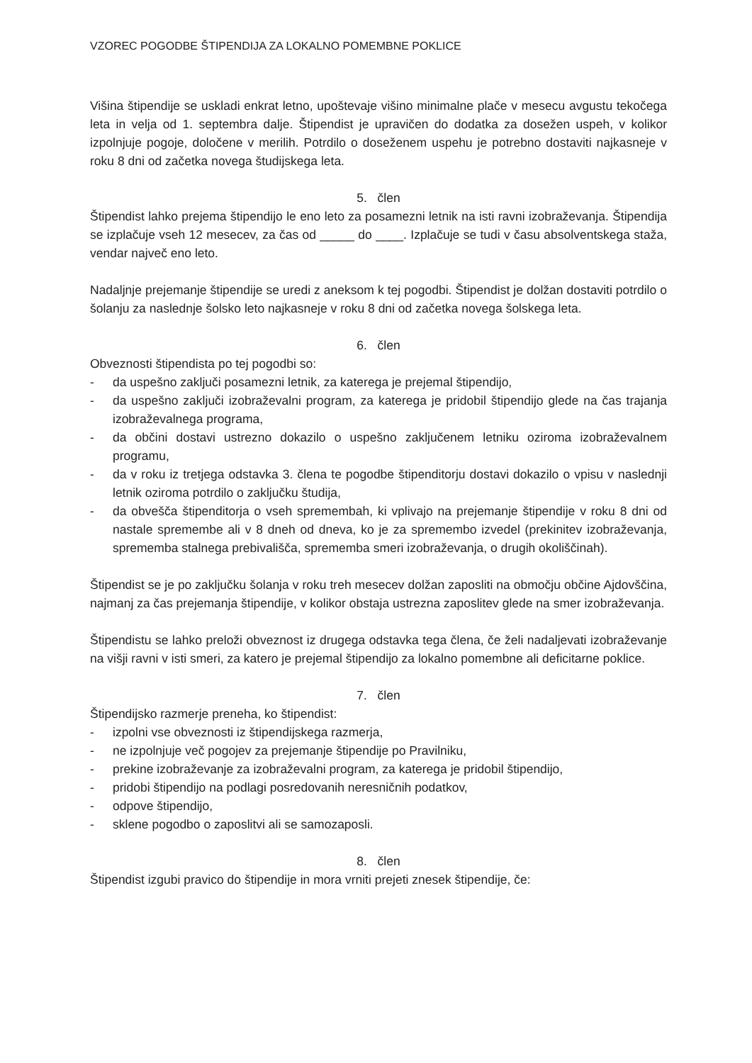VZOREC POGODBE ŠTIPENDIJA ZA LOKALNO POMEMBNE POKLICE
Višina štipendije se uskladi enkrat letno, upoštevaje višino minimalne plače v mesecu avgustu tekočega leta in velja od 1. septembra dalje. Štipendist je upravičen do dodatka za dosežen uspeh, v kolikor izpolnjuje pogoje, določene v merilih. Potrdilo o doseženem uspehu je potrebno dostaviti najkasneje v roku 8 dni od začetka novega študijskega leta.
5. člen
Štipendist lahko prejema štipendijo le eno leto za posamezni letnik na isti ravni izobraževanja. Štipendija se izplačuje vseh 12 mesecev, za čas od _____ do ____. Izplačuje se tudi v času absolventskega staža, vendar največ eno leto.
Nadaljnje prejemanje štipendije se uredi z aneksom k tej pogodbi. Štipendist je dolžan dostaviti potrdilo o šolanju za naslednje šolsko leto najkasneje v roku 8 dni od začetka novega šolskega leta.
6. člen
Obveznosti štipendista po tej pogodbi so:
- da uspešno zaključi posamezni letnik, za katerega je prejemal štipendijo,
- da uspešno zaključi izobraževalni program, za katerega je pridobil štipendijo glede na čas trajanja izobraževalnega programa,
- da občini dostavi ustrezno dokazilo o uspešno zaključenem letniku oziroma izobraževalnem programu,
- da v roku iz tretjega odstavka 3. člena te pogodbe štipenditorju dostavi dokazilo o vpisu v naslednji letnik oziroma potrdilo o zaključku študija,
- da obvešča štipenditorja o vseh spremembah, ki vplivajo na prejemanje štipendije v roku 8 dni od nastale spremembe ali v 8 dneh od dneva, ko je za spremembo izvedel (prekinitev izobraževanja, sprememba stalnega prebivališča, sprememba smeri izobraževanja, o drugih okoliščinah).
Štipendist se je po zaključku šolanja v roku treh mesecev dolžan zaposliti na območju občine Ajdovščina, najmanj za čas prejemanja štipendije, v kolikor obstaja ustrezna zaposlitev glede na smer izobraževanja.
Štipendistu se lahko preloži obveznost iz drugega odstavka tega člena, če želi nadaljevati izobraževanje na višji ravni v isti smeri, za katero je prejemal štipendijo za lokalno pomembne ali deficitarne poklice.
7. člen
Štipendijsko razmerje preneha, ko štipendist:
- izpolni vse obveznosti iz štipendijskega razmerja,
- ne izpolnjuje več pogojev za prejemanje štipendije po Pravilniku,
- prekine izobraževanje za izobraževalni program, za katerega je pridobil štipendijo,
- pridobi štipendijo na podlagi posredovanih neresničnih podatkov,
- odpove štipendijo,
- sklene pogodbo o zaposlitvi ali se samozaposli.
8. člen
Štipendist izgubi pravico do štipendije in mora vrniti prejeti znesek štipendije, če: